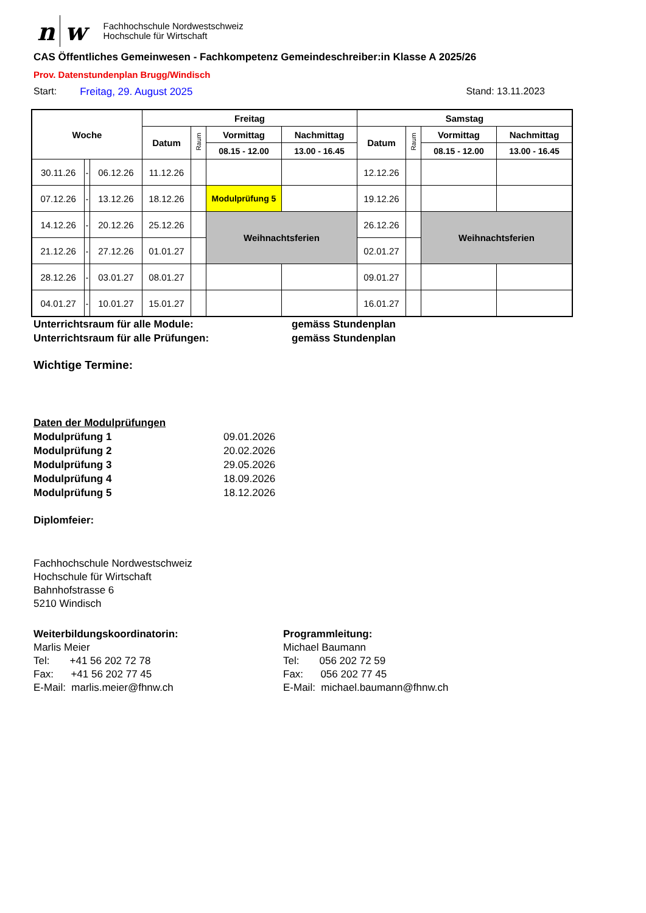n w
Fachhochschule Nordwestschweiz
Hochschule für Wirtschaft
CAS Öffentliches Gemeinwesen - Fachkompetenz Gemeindeschreiber:in Klasse A 2025/26
Prov. Datenstundenplan Brugg/Windisch
Start: Freitag, 29. August 2025 Stand: 13.11.2023
| Woche | | | Freitag | | | | Samstag | | | |
| --- | --- | --- | --- | --- | --- | --- | --- | --- | --- | --- |
| | | | Datum | Raum | Vormittag | Nachmittag | Datum | Raum | Vormittag | Nachmittag |
| | | | | | 08.15 - 12.00 | 13.00 - 16.45 | | | 08.15 - 12.00 | 13.00 - 16.45 |
| 30.11.26 | - | 06.12.26 | 11.12.26 | | | | 12.12.26 | | | |
| 07.12.26 | - | 13.12.26 | 18.12.26 | | Modulprüfung 5 | | 19.12.26 | | | |
| 14.12.26 | - | 20.12.26 | 25.12.26 | | Weihnachtsferien | | 26.12.26 | | Weihnachtsferien | |
| 21.12.26 | - | 27.12.26 | 01.01.27 | | | | 02.01.27 | | | |
| 28.12.26 | - | 03.01.27 | 08.01.27 | | | | 09.01.27 | | | |
| 04.01.27 | - | 10.01.27 | 15.01.27 | | | | 16.01.27 | | | |
Unterrichtsraum für alle Module: gemäss Stundenplan
Unterrichtsraum für alle Prüfungen: gemäss Stundenplan
Wichtige Termine:
Daten der Modulprüfungen
Modulprüfung 1 09.01.2026
Modulprüfung 2 20.02.2026
Modulprüfung 3 29.05.2026
Modulprüfung 4 18.09.2026
Modulprüfung 5 18.12.2026
Diplomfeier:
Fachhochschule Nordwestschweiz
Hochschule für Wirtschaft
Bahnhofstrasse 6
5210 Windisch
Weiterbildungskoordinatorin:
Marlis Meier
Tel: +41 56 202 72 78
Fax: +41 56 202 77 45
E-Mail: marlis.meier@fhnw.ch
Programmleitung:
Michael Baumann
Tel: 056 202 72 59
Fax: 056 202 77 45
E-Mail: michael.baumann@fhnw.ch